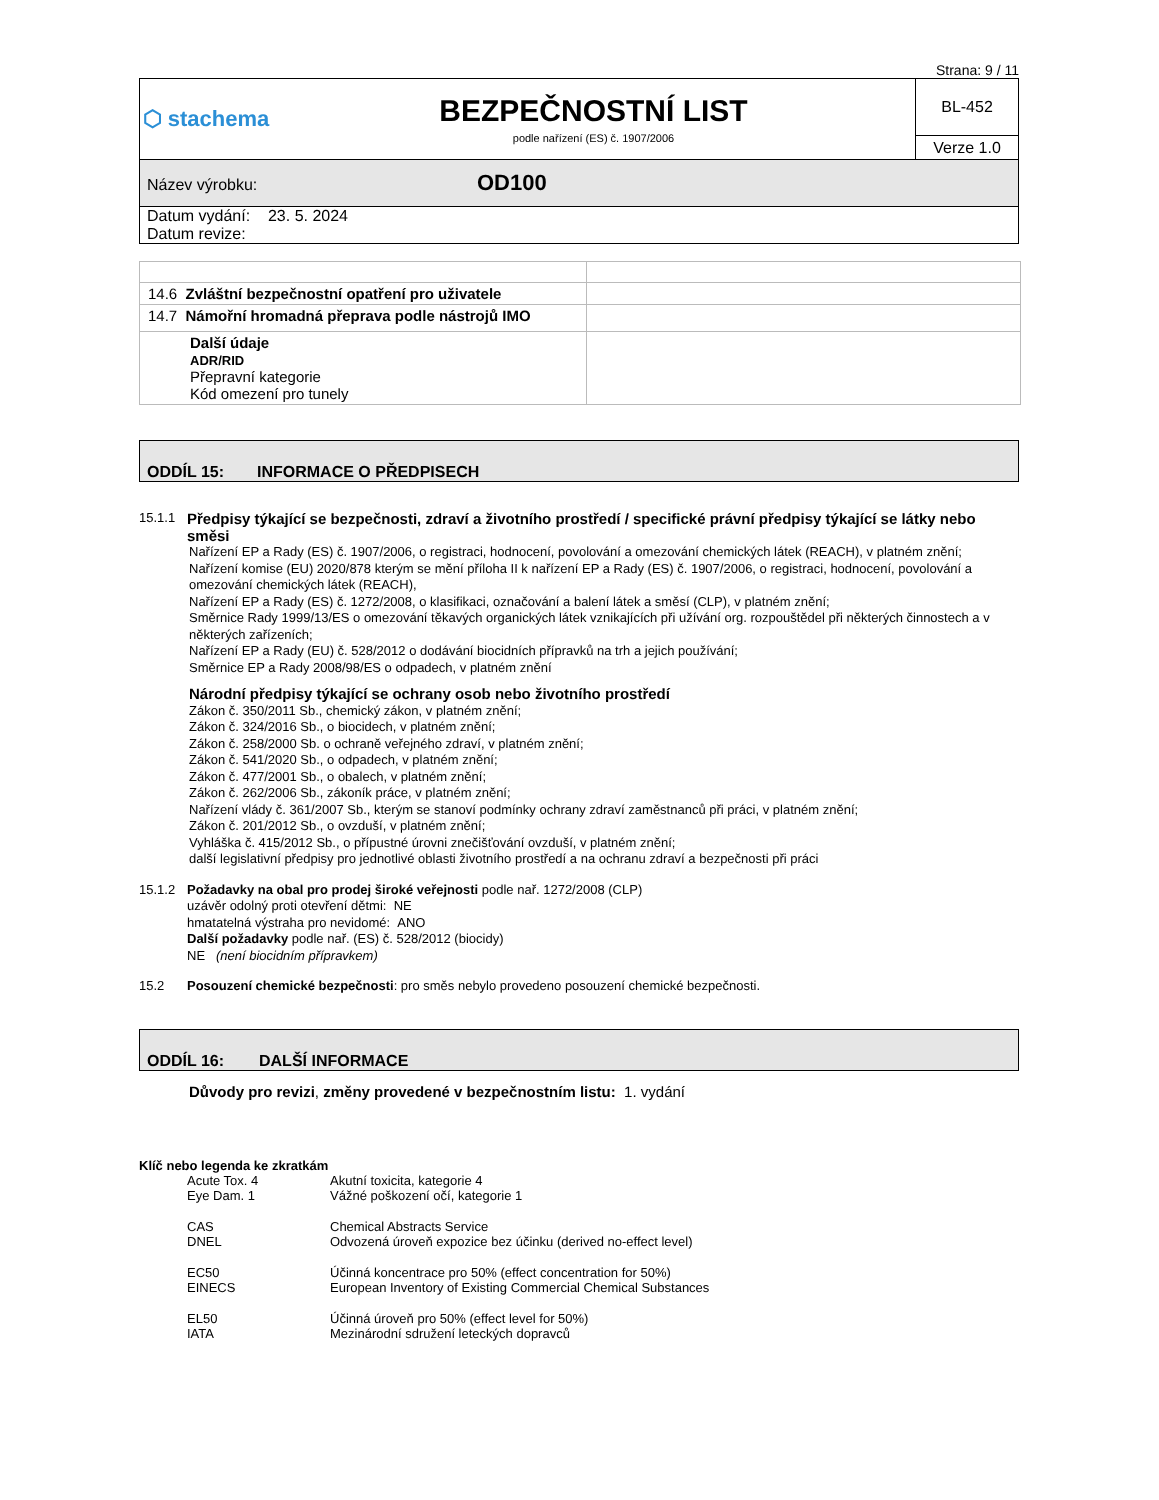Strana: 9 / 11
| ⬡ stachema | BEZPEČNOSTNÍ LIST podle nařízení (ES) č. 1907/2006 | BL-452 |
| | | Verze 1.0 |
| Název výrobku: OD100 | | |
| Datum vydání: 23. 5. 2024 Datum revize: | | |
| 14.6 Zvláštní bezpečnostní opatření pro uživatele | |
| 14.7 Námořní hromadná přeprava podle nástrojů IMO | |
| Další údaje ADR/RID Přepravní kategorie Kód omezení pro tunely | |
ODDÍL 15: INFORMACE O PŘEDPISECH
15.1.1 Předpisy týkající se bezpečnosti, zdraví a životního prostředí / specifické právní předpisy týkající se látky nebo směsi
Nařízení EP a Rady (ES) č. 1907/2006, o registraci, hodnocení, povolování a omezování chemických látek (REACH), v platném znění;
Nařízení komise (EU) 2020/878 kterým se mění příloha II k nařízení EP a Rady (ES) č. 1907/2006, o registraci, hodnocení, povolování a omezování chemických látek (REACH),
Nařízení EP a Rady (ES) č. 1272/2008, o klasifikaci, označování a balení látek a směsí (CLP), v platném znění;
Směrnice Rady 1999/13/ES o omezování těkavých organických látek vznikajících při užívání org. rozpouštědel při některých činnostech a v některých zařízeních;
Nařízení EP a Rady (EU) č. 528/2012 o dodávání biocidních přípravků na trh a jejich používání;
Směrnice EP a Rady 2008/98/ES o odpadech, v platném znění
Národní předpisy týkající se ochrany osob nebo životního prostředí
Zákon č. 350/2011 Sb., chemický zákon, v platném znění;
Zákon č. 324/2016 Sb., o biocidech, v platném znění;
Zákon č. 258/2000 Sb. o ochraně veřejného zdraví, v platném znění;
Zákon č. 541/2020 Sb., o odpadech, v platném znění;
Zákon č. 477/2001 Sb., o obalech, v platném znění;
Zákon č. 262/2006 Sb., zákoník práce, v platném znění;
Nařízení vlády č. 361/2007 Sb., kterým se stanoví podmínky ochrany zdraví zaměstnanců při práci, v platném znění;
Zákon č. 201/2012 Sb., o ovzduší, v platném znění;
Vyhláška č. 415/2012 Sb., o přípustné úrovni znečišťování ovzduší, v platném znění;
další legislativní předpisy pro jednotlivé oblasti životního prostředí a na ochranu zdraví a bezpečnosti při práci
15.1.2
Požadavky na obal pro prodej široké veřejnosti podle nař. 1272/2008 (CLP)
uzávěr odolný proti otevření dětmi: NE
hmatatelná výstraha pro nevidomé: ANO
Další požadavky podle nař. (ES) č. 528/2012 (biocidy)
NE (není biocidním přípravkem)
15.2 Posouzení chemické bezpečnosti: pro směs nebylo provedeno posouzení chemické bezpečnosti.
ODDÍL 16: DALŠÍ INFORMACE
Důvody pro revizi, změny provedené v bezpečnostním listu: 1. vydání
Klíč nebo legenda ke zkratkám
Acute Tox. 4 Akutní toxicita, kategorie 4
Eye Dam. 1 Vážné poškození očí, kategorie 1
CAS Chemical Abstracts Service
DNEL Odvozená úroveň expozice bez účinku (derived no-effect level)
EC50 Účinná koncentrace pro 50% (effect concentration for 50%)
EINECS European Inventory of Existing Commercial Chemical Substances
EL50 Účinná úroveň pro 50% (effect level for 50%)
IATA Mezinárodní sdružení leteckých dopravců